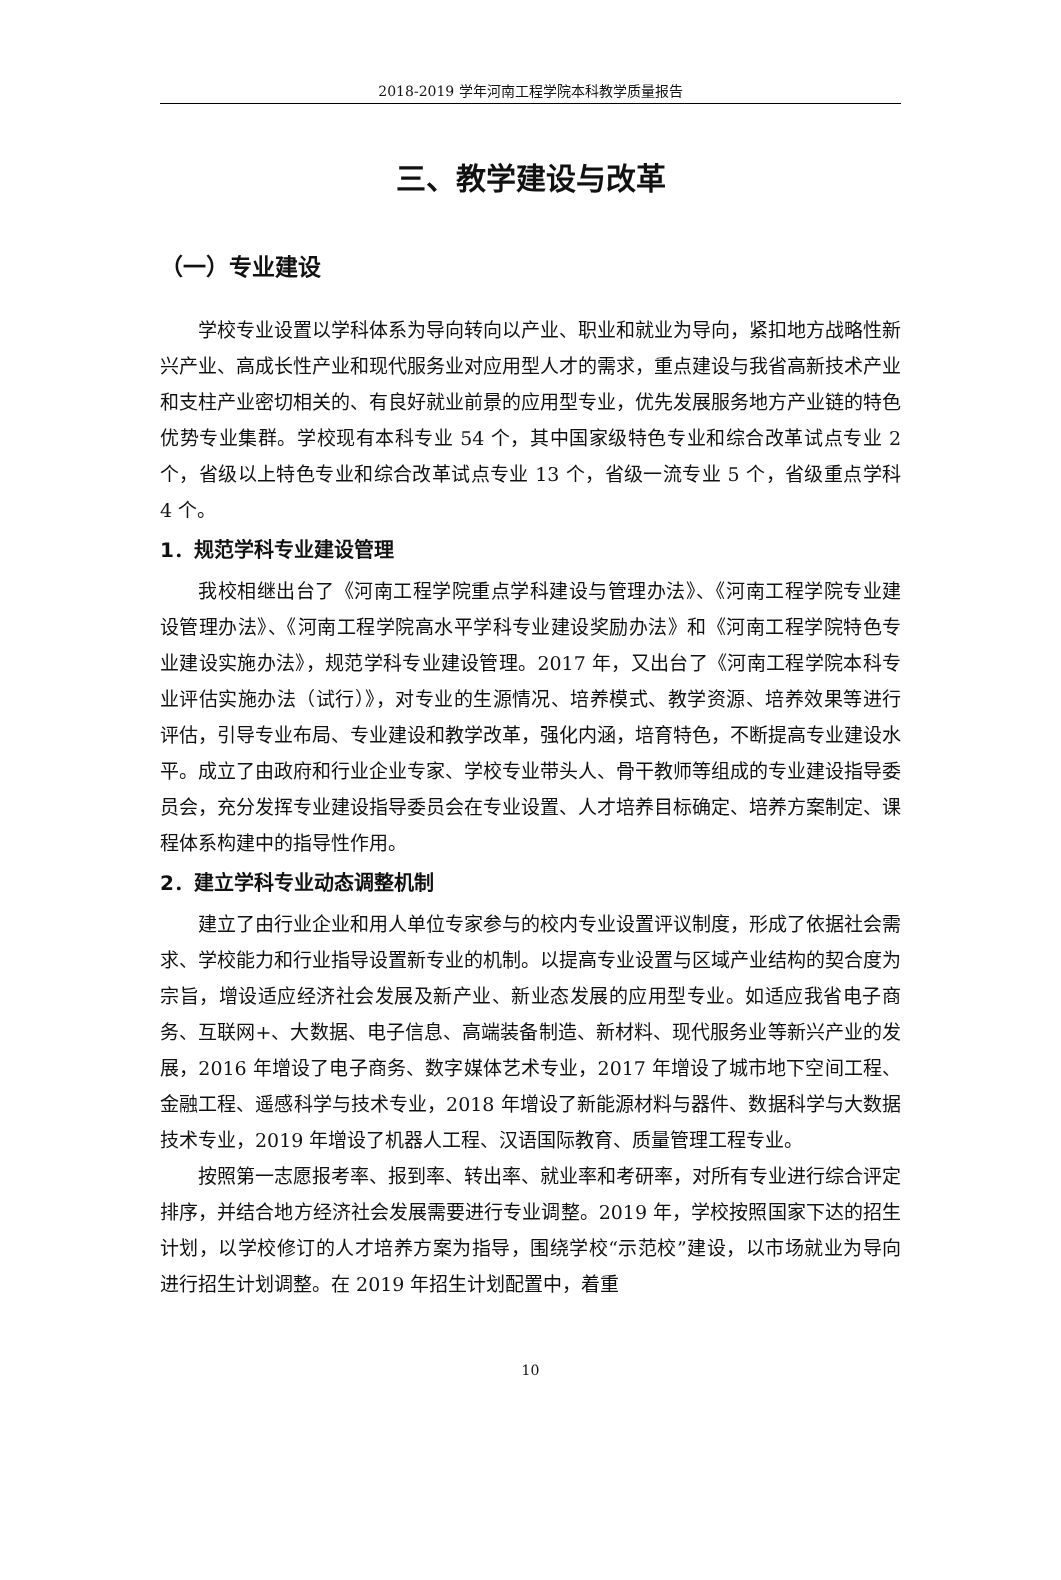2018-2019 学年河南工程学院本科教学质量报告
三、教学建设与改革
（一）专业建设
学校专业设置以学科体系为导向转向以产业、职业和就业为导向，紧扣地方战略性新兴产业、高成长性产业和现代服务业对应用型人才的需求，重点建设与我省高新技术产业和支柱产业密切相关的、有良好就业前景的应用型专业，优先发展服务地方产业链的特色优势专业集群。学校现有本科专业 54 个，其中国家级特色专业和综合改革试点专业 2 个，省级以上特色专业和综合改革试点专业 13 个，省级一流专业 5 个，省级重点学科 4 个。
1．规范学科专业建设管理
我校相继出台了《河南工程学院重点学科建设与管理办法》、《河南工程学院专业建设管理办法》、《河南工程学院高水平学科专业建设奖励办法》和《河南工程学院特色专业建设实施办法》，规范学科专业建设管理。2017 年，又出台了《河南工程学院本科专业评估实施办法（试行）》，对专业的生源情况、培养模式、教学资源、培养效果等进行评估，引导专业布局、专业建设和教学改革，强化内涵，培育特色，不断提高专业建设水平。成立了由政府和行业企业专家、学校专业带头人、骨干教师等组成的专业建设指导委员会，充分发挥专业建设指导委员会在专业设置、人才培养目标确定、培养方案制定、课程体系构建中的指导性作用。
2．建立学科专业动态调整机制
建立了由行业企业和用人单位专家参与的校内专业设置评议制度，形成了依据社会需求、学校能力和行业指导设置新专业的机制。以提高专业设置与区域产业结构的契合度为宗旨，增设适应经济社会发展及新产业、新业态发展的应用型专业。如适应我省电子商务、互联网+、大数据、电子信息、高端装备制造、新材料、现代服务业等新兴产业的发展，2016 年增设了电子商务、数字媒体艺术专业，2017 年增设了城市地下空间工程、金融工程、遥感科学与技术专业，2018 年增设了新能源材料与器件、数据科学与大数据技术专业，2019 年增设了机器人工程、汉语国际教育、质量管理工程专业。
按照第一志愿报考率、报到率、转出率、就业率和考研率，对所有专业进行综合评定排序，并结合地方经济社会发展需要进行专业调整。2019 年，学校按照国家下达的招生计划，以学校修订的人才培养方案为指导，围绕学校“示范校”建设，以市场就业为导向进行招生计划调整。在 2019 年招生计划配置中，着重
10